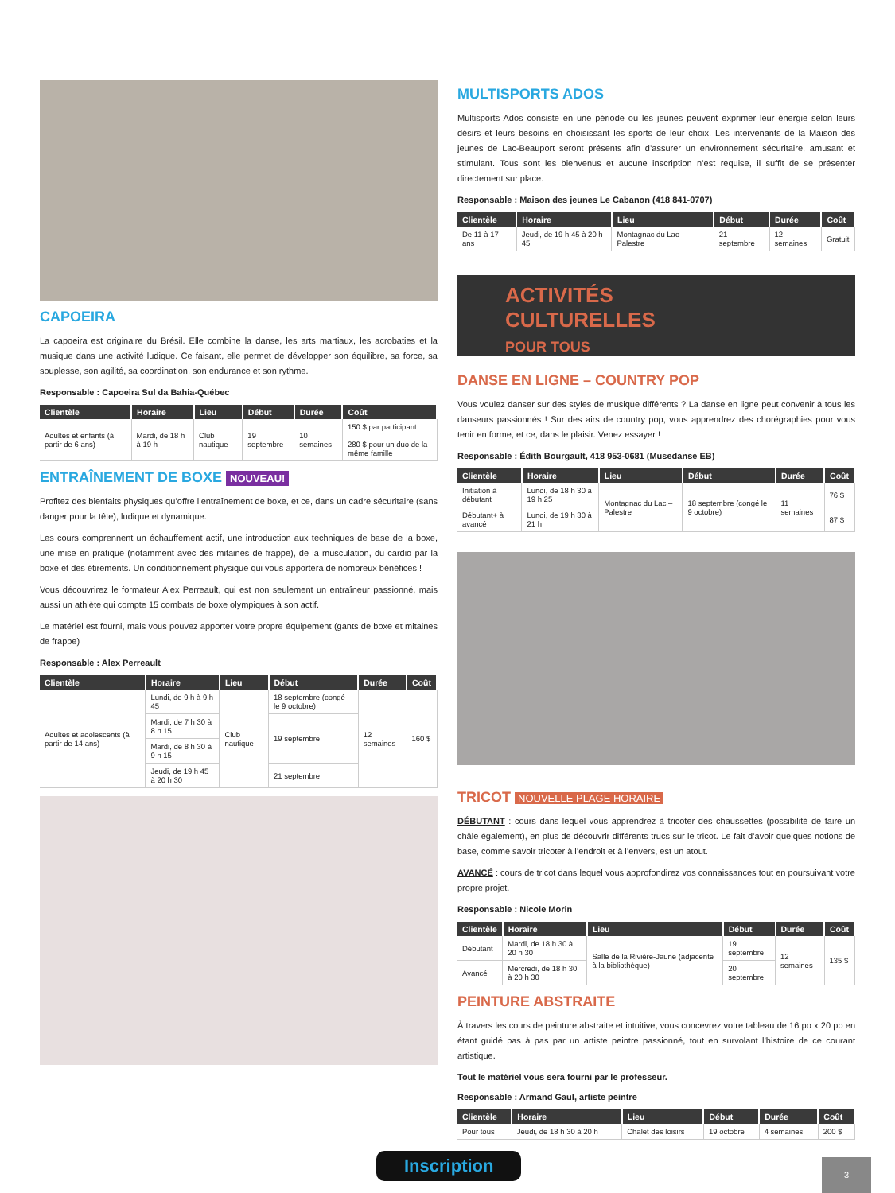CAPOEIRA
La capoeira est originaire du Brésil. Elle combine la danse, les arts martiaux, les acrobaties et la musique dans une activité ludique. Ce faisant, elle permet de développer son équilibre, sa force, sa souplesse, son agilité, sa coordination, son endurance et son rythme.
Responsable : Capoeira Sul da Bahia-Québec
| Clientèle | Horaire | Lieu | Début | Durée | Coût |
| --- | --- | --- | --- | --- | --- |
| Adultes et enfants (à partir de 6 ans) | Mardi, de 18 h à 19 h | Club nautique | 19 septembre | 10 semaines | 150 $ par participant 280 $ pour un duo de la même famille |
ENTRAÎNEMENT DE BOXE NOUVEAU!
Profitez des bienfaits physiques qu’offre l’entraînement de boxe, et ce, dans un cadre sécuritaire (sans danger pour la tête), ludique et dynamique.
Les cours comprennent un échauffement actif, une introduction aux techniques de base de la boxe, une mise en pratique (notamment avec des mitaines de frappe), de la musculation, du cardio par la boxe et des étirements. Un conditionnement physique qui vous apportera de nombreux bénéfices !
Vous découvrirez le formateur Alex Perreault, qui est non seulement un entraîneur passionné, mais aussi un athlète qui compte 15 combats de boxe olympiques à son actif.
Le matériel est fourni, mais vous pouvez apporter votre propre équipement (gants de boxe et mitaines de frappe)
Responsable : Alex Perreault
| Clientèle | Horaire | Lieu | Début | Durée | Coût |
| --- | --- | --- | --- | --- | --- |
| Adultes et adolescents (à partir de 14 ans) | Lundi, de 9 h à 9 h 45 | Club nautique | 18 septembre (congé le 9 octobre) | 12 semaines | 160 $ |
| | Mardi, de 7 h 30 à 8 h 15 | | 19 septembre | | |
| | Mardi, de 8 h 30 à 9 h 15 | | | | |
| | Jeudi, de 19 h 45 à 20 h 30 | | 21 septembre | | |
MULTISPORTS ADOS
Multisports Ados consiste en une période où les jeunes peuvent exprimer leur énergie selon leurs désirs et leurs besoins en choisissant les sports de leur choix. Les intervenants de la Maison des jeunes de Lac-Beauport seront présents afin d’assurer un environnement sécuritaire, amusant et stimulant. Tous sont les bienvenus et aucune inscription n’est requise, il suffit de se présenter directement sur place.
Responsable : Maison des jeunes Le Cabanon (418 841-0707)
| Clientèle | Horaire | Lieu | Début | Durée | Coût |
| --- | --- | --- | --- | --- | --- |
| De 11 à 17 ans | Jeudi, de 19 h 45 à 20 h 45 | Montagnac du Lac – Palestre | 21 septembre | 12 semaines | Gratuit |
ACTIVITÉS
CULTURELLES
POUR TOUS
DANSE EN LIGNE – COUNTRY POP
Vous voulez danser sur des styles de musique différents ? La danse en ligne peut convenir à tous les danseurs passionnés ! Sur des airs de country pop, vous apprendrez des chorégraphies pour vous tenir en forme, et ce, dans le plaisir. Venez essayer !
Responsable : Édith Bourgault, 418 953-0681 (Musedanse EB)
| Clientèle | Horaire | Lieu | Début | Durée | Coût |
| --- | --- | --- | --- | --- | --- |
| Initiation à débutant | Lundi, de 18 h 30 à 19 h 25 | Montagnac du Lac – Palestre | 18 septembre (congé le 9 octobre) | 11 semaines | 76 $ |
| Débutant+ à avancé | Lundi, de 19 h 30 à 21 h | | | | 87 $ |
TRICOT NOUVELLE PLAGE HORAIRE
DÉBUTANT : cours dans lequel vous apprendrez à tricoter des chaussettes (possibilité de faire un châle également), en plus de découvrir différents trucs sur le tricot. Le fait d’avoir quelques notions de base, comme savoir tricoter à l’endroit et à l’envers, est un atout.
AVANCÉ : cours de tricot dans lequel vous approfondirez vos connaissances tout en poursuivant votre propre projet.
Responsable : Nicole Morin
| Clientèle | Horaire | Lieu | Début | Durée | Coût |
| --- | --- | --- | --- | --- | --- |
| Débutant | Mardi, de 18 h 30 à 20 h 30 | Salle de la Rivière-Jaune (adjacente à la bibliothèque) | 19 septembre | 12 semaines | 135 $ |
| Avancé | Mercredi, de 18 h 30 à 20 h 30 | | 20 septembre | | |
PEINTURE ABSTRAITE
À travers les cours de peinture abstraite et intuitive, vous concevrez votre tableau de 16 po x 20 po en étant guidé pas à pas par un artiste peintre passionné, tout en survolant l’histoire de ce courant artistique.
Tout le matériel vous sera fourni par le professeur.
Responsable : Armand Gaul, artiste peintre
| Clientèle | Horaire | Lieu | Début | Durée | Coût |
| --- | --- | --- | --- | --- | --- |
| Pour tous | Jeudi, de 18 h 30 à 20 h | Chalet des loisirs | 19 octobre | 4 semaines | 200 $ |
Inscription
3